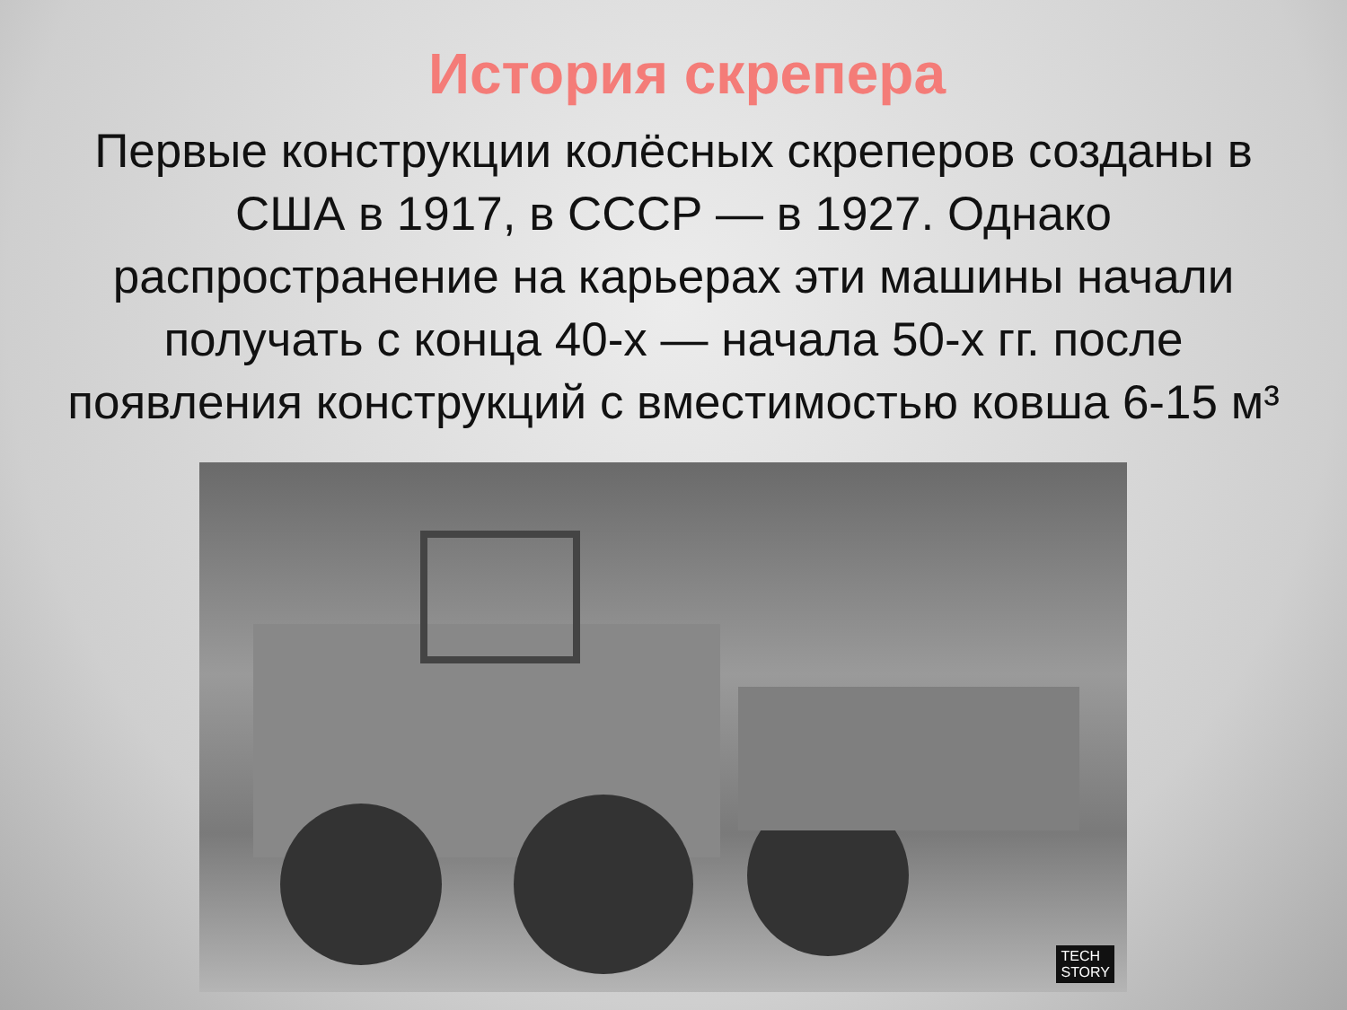История скрепера
Первые конструкции колёсных скреперов созданы в США в 1917, в СССР — в 1927. Однако распространение на карьерах эти машины начали получать с конца 40-х — начала 50-х гг. после появления конструкций с вместимостью ковша 6-15 м³
TECH
STORY